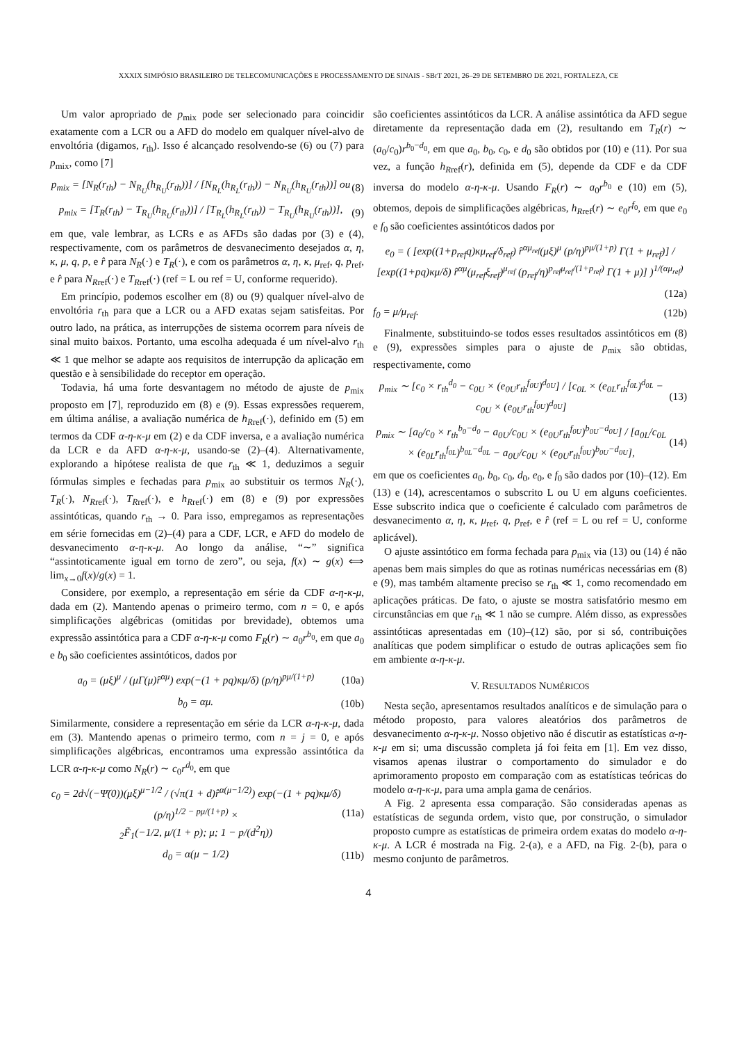XXXIX SIMPÓSIO BRASILEIRO DE TELECOMUNICAÇÕES E PROCESSAMENTO DE SINAIS - SBrT 2021, 26–29 DE SETEMBRO DE 2021, FORTALEZA, CE
Um valor apropriado de p<sub>mix</sub> pode ser selecionado para coincidir exatamente com a LCR ou a AFD do modelo em qualquer nível-alvo de envoltória (digamos, r<sub>th</sub>). Isso é alcançado resolvendo-se (6) ou (7) para p<sub>mix</sub>, como [7]
p<sub>mix</sub> = [N<sub>R</sub>(r<sub>th</sub>) − N<sub>R<sub>U</sub></sub>(h<sub>R<sub>U</sub></sub>(r<sub>th</sub>))] / [N<sub>R<sub>L</sub></sub>(h<sub>R<sub>L</sub></sub>(r<sub>th</sub>)) − N<sub>R<sub>U</sub></sub>(h<sub>R<sub>U</sub></sub>(r<sub>th</sub>))] ou (8)
p<sub>mix</sub> = [T<sub>R</sub>(r<sub>th</sub>) − T<sub>R<sub>U</sub></sub>(h<sub>R<sub>U</sub></sub>(r<sub>th</sub>))] / [T<sub>R<sub>L</sub></sub>(h<sub>R<sub>L</sub></sub>(r<sub>th</sub>)) − T<sub>R<sub>U</sub></sub>(h<sub>R<sub>U</sub></sub>(r<sub>th</sub>))], (9)
em que, vale lembrar, as LCRs e as AFDs são dadas por (3) e (4), respectivamente, com os parâmetros de desvanecimento desejados α, η, κ, μ, q, p, e r̂ para N<sub>R</sub>(·) e T<sub>R</sub>(·), e com os parâmetros α, η, κ, μ<sub>ref</sub>, q, p<sub>ref</sub>, e r̂ para N<sub>Rref</sub>(·) e T<sub>Rref</sub>(·) (ref = L ou ref = U, conforme requerido).
Em princípio, podemos escolher em (8) ou (9) qualquer nível-alvo de envoltória r<sub>th</sub> para que a LCR ou a AFD exatas sejam satisfeitas. Por outro lado, na prática, as interrupções de sistema ocorrem para níveis de sinal muito baixos. Portanto, uma escolha adequada é um nível-alvo r<sub>th</sub> ≪ 1 que melhor se adapte aos requisitos de interrupção da aplicação em questão e à sensibilidade do receptor em operação.
Todavia, há uma forte desvantagem no método de ajuste de p<sub>mix</sub> proposto em [7], reproduzido em (8) e (9). Essas expressões requerem, em última análise, a avaliação numérica de h<sub>Rref</sub>(·), definido em (5) em termos da CDF α-η-κ-μ em (2) e da CDF inversa, e a avaliação numérica da LCR e da AFD α-η-κ-μ, usando-se (2)–(4). Alternativamente, explorando a hipótese realista de que r<sub>th</sub> ≪ 1, deduzimos a seguir fórmulas simples e fechadas para p<sub>mix</sub> ao substituir os termos N<sub>R</sub>(·), T<sub>R</sub>(·), N<sub>Rref</sub>(·), T<sub>Rref</sub>(·), e h<sub>Rref</sub>(·) em (8) e (9) por expressões assintóticas, quando r<sub>th</sub> → 0. Para isso, empregamos as representações em série fornecidas em (2)–(4) para a CDF, LCR, e AFD do modelo de desvanecimento α-η-κ-μ. Ao longo da análise, “∼” significa “assintoticamente igual em torno de zero”, ou seja, f(x) ∼ g(x) ⟺ lim<sub>x→0</sub>f(x)/g(x) = 1.
Considere, por exemplo, a representação em série da CDF α-η-κ-μ, dada em (2). Mantendo apenas o primeiro termo, com n = 0, e após simplificações algébricas (omitidas por brevidade), obtemos uma expressão assintótica para a CDF α-η-κ-μ como F<sub>R</sub>(r) ∼ a<sub>0</sub>r<sup>b<sub>0</sub></sup>, em que a<sub>0</sub> e b<sub>0</sub> são coeficientes assintóticos, dados por
a<sub>0</sub> = (μξ)<sup>μ</sup> / (μΓ(μ)r̂<sup>αμ</sup>) exp(−(1 + pq)κμ/δ) (p/η)<sup>pμ/(1+p)</sup> (10a)
b<sub>0</sub> = αμ. (10b)
Similarmente, considere a representação em série da LCR α-η-κ-μ, dada em (3). Mantendo apenas o primeiro termo, com n = j = 0, e após simplificações algébricas, encontramos uma expressão assintótica da LCR α-η-κ-μ como N<sub>R</sub>(r) ∼ c<sub>0</sub>r<sup>d<sub>0</sub></sup>, em que
c<sub>0</sub> = 2d√(−Ψ̈(0))(μξ)<sup>μ−1/2</sup> / (√π(1 + d)r̂<sup>α(μ−1/2)</sup>) exp(−(1 + pq)κμ/δ) (p/η)<sup>1/2 − pμ/(1+p)</sup> ×
<sub>2</sub>F̃<sub>1</sub>(−1/2, μ/(1 + p); μ; 1 − p/(d<sup>2</sup>η)) (11a)
d<sub>0</sub> = α(μ − 1/2) (11b)
são coeficientes assintóticos da LCR. A análise assintótica da AFD segue diretamente da representação dada em (2), resultando em T<sub>R</sub>(r) ∼ (a<sub>0</sub>/c<sub>0</sub>)r<sup>b<sub>0</sub>−d<sub>0</sub></sup>, em que a<sub>0</sub>, b<sub>0</sub>, c<sub>0</sub>, e d<sub>0</sub> são obtidos por (10) e (11). Por sua vez, a função h<sub>Rref</sub>(r), definida em (5), depende da CDF e da CDF inversa do modelo α-η-κ-μ. Usando F<sub>R</sub>(r) ∼ a<sub>0</sub>r<sup>b<sub>0</sub></sup> e (10) em (5), obtemos, depois de simplificações algébricas, h<sub>Rref</sub>(r) ∼ e<sub>0</sub>r<sup>f<sub>0</sub></sup>, em que e<sub>0</sub> e f<sub>0</sub> são coeficientes assintóticos dados por
e<sub>0</sub> = ( [exp((1+p<sub>ref</sub>q)κμ<sub>ref</sub>/δ<sub>ref</sub>) r̂<sup>αμ<sub>ref</sub></sup>(μξ)<sup>μ</sup> (p/η)<sup>pμ/(1+p)</sup> Γ(1 + μ<sub>ref</sub>)] / [exp((1+pq)κμ/δ) r̂<sup>αμ</sup>(μ<sub>ref</sub>ξ<sub>ref</sub>)<sup>μ<sub>ref</sub></sup> (p<sub>ref</sub>/η)<sup>p<sub>ref</sub>μ<sub>ref</sub>/(1+p<sub>ref</sub>)</sup> Γ(1 + μ)] )<sup>1/(αμ<sub>ref</sub>)</sup>
(12a)
f<sub>0</sub> = μ/μ<sub>ref</sub>. (12b)
Finalmente, substituindo-se todos esses resultados assintóticos em (8) e (9), expressões simples para o ajuste de p<sub>mix</sub> são obtidas, respectivamente, como
p<sub>mix</sub> ∼ [c<sub>0</sub> × r<sub>th</sub><sup>d<sub>0</sub></sup> − c<sub>0U</sub> × (e<sub>0U</sub>r<sub>th</sub><sup>f<sub>0U</sub></sup>)<sup>d<sub>0U</sub></sup>] / [c<sub>0L</sub> × (e<sub>0L</sub>r<sub>th</sub><sup>f<sub>0L</sub></sup>)<sup>d<sub>0L</sub></sup> − c<sub>0U</sub> × (e<sub>0U</sub>r<sub>th</sub><sup>f<sub>0U</sub></sup>)<sup>d<sub>0U</sub></sup>] (13)
p<sub>mix</sub> ∼ [a<sub>0</sub>/c<sub>0</sub> × r<sub>th</sub><sup>b<sub>0</sub>−d<sub>0</sub></sup> − a<sub>0U</sub>/c<sub>0U</sub> × (e<sub>0U</sub>r<sub>th</sub><sup>f<sub>0U</sub></sup>)<sup>b<sub>0U</sub>−d<sub>0U</sub></sup>] / [a<sub>0L</sub>/c<sub>0L</sub> × (e<sub>0L</sub>r<sub>th</sub><sup>f<sub>0L</sub></sup>)<sup>b<sub>0L</sub>−d<sub>0L</sub></sup> − a<sub>0U</sub>/c<sub>0U</sub> × (e<sub>0U</sub>r<sub>th</sub><sup>f<sub>0U</sub></sup>)<sup>b<sub>0U</sub>−d<sub>0U</sub></sup>], (14)
em que os coeficientes a<sub>0</sub>, b<sub>0</sub>, c<sub>0</sub>, d<sub>0</sub>, e<sub>0</sub>, e f<sub>0</sub> são dados por (10)–(12). Em (13) e (14), acrescentamos o subscrito L ou U em alguns coeficientes. Esse subscrito indica que o coeficiente é calculado com parâmetros de desvanecimento α, η, κ, μ<sub>ref</sub>, q, p<sub>ref</sub>, e r̂ (ref = L ou ref = U, conforme aplicável).
O ajuste assintótico em forma fechada para p<sub>mix</sub> via (13) ou (14) é não apenas bem mais simples do que as rotinas numéricas necessárias em (8) e (9), mas também altamente preciso se r<sub>th</sub> ≪ 1, como recomendado em aplicações práticas. De fato, o ajuste se mostra satisfatório mesmo em circunstâncias em que r<sub>th</sub> ≪ 1 não se cumpre. Além disso, as expressões assintóticas apresentadas em (10)–(12) são, por si só, contribuições analíticas que podem simplificar o estudo de outras aplicações sem fio em ambiente α-η-κ-μ.
V. RESULTADOS NUMÉRICOS
Nesta seção, apresentamos resultados analíticos e de simulação para o método proposto, para valores aleatórios dos parâmetros de desvanecimento α-η-κ-μ. Nosso objetivo não é discutir as estatísticas α-η-κ-μ em si; uma discussão completa já foi feita em [1]. Em vez disso, visamos apenas ilustrar o comportamento do simulador e do aprimoramento proposto em comparação com as estatísticas teóricas do modelo α-η-κ-μ, para uma ampla gama de cenários.
A Fig. 2 apresenta essa comparação. São consideradas apenas as estatísticas de segunda ordem, visto que, por construção, o simulador proposto cumpre as estatísticas de primeira ordem exatas do modelo α-η-κ-μ. A LCR é mostrada na Fig. 2-(a), e a AFD, na Fig. 2-(b), para o mesmo conjunto de parâmetros.
4